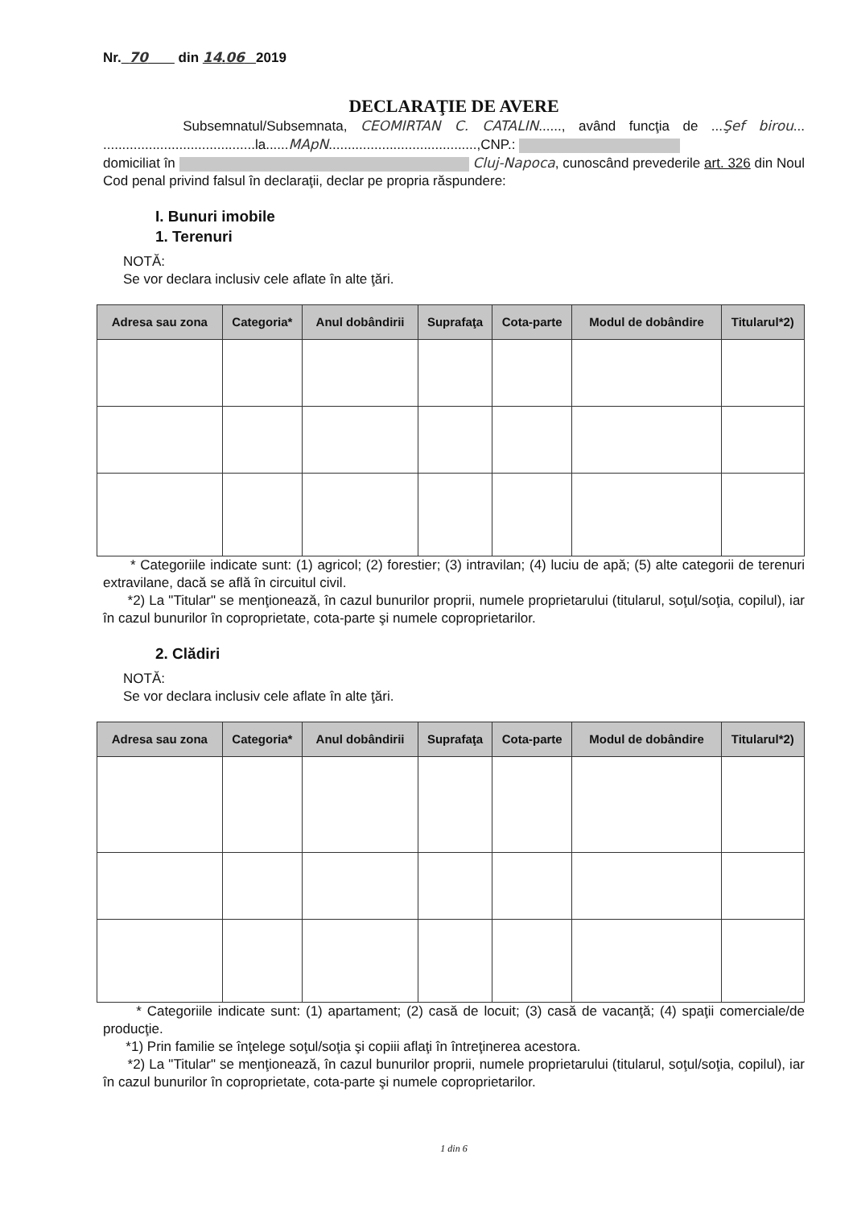Nr. 70 din 14.06 2019
DECLARAŢIE DE AVERE
Subsemnatul/Subsemnata, CEOMIRTAN C. CATALIN......, având funcţia de ...Şef birou... ........................................la......MApN.......................................,CNP.:
domiciliat în Cluj-Napoca, cunoscând prevederile art. 326 din Noul Cod penal privind falsul în declaraţii, declar pe propria răspundere:
I. Bunuri imobile
1. Terenuri
NOTĂ:
Se vor declara inclusiv cele aflate în alte ţări.
| Adresa sau zona | Categoria* | Anul dobândirii | Suprafaţa | Cota-parte | Modul de dobândire | Titularul*2) |
| --- | --- | --- | --- | --- | --- | --- |
* Categoriile indicate sunt: (1) agricol; (2) forestier; (3) intravilan; (4) luciu de apă; (5) alte categorii de terenuri extravilane, dacă se află în circuitul civil.
*2) La "Titular" se menţionează, în cazul bunurilor proprii, numele proprietarului (titularul, soţul/soţia, copilul), iar în cazul bunurilor în coproprietate, cota-parte şi numele coproprietarilor.
2. Clădiri
NOTĂ:
Se vor declara inclusiv cele aflate în alte ţări.
| Adresa sau zona | Categoria* | Anul dobândirii | Suprafaţa | Cota-parte | Modul de dobândire | Titularul*2) |
| --- | --- | --- | --- | --- | --- | --- |
* Categoriile indicate sunt: (1) apartament; (2) casă de locuit; (3) casă de vacanţă; (4) spaţii comerciale/de producţie.
*1) Prin familie se înţelege soţul/soţia şi copiii aflaţi în întreţinerea acestora.
*2) La "Titular" se menţionează, în cazul bunurilor proprii, numele proprietarului (titularul, soţul/soţia, copilul), iar în cazul bunurilor în coproprietate, cota-parte şi numele coproprietarilor.
1 din 6